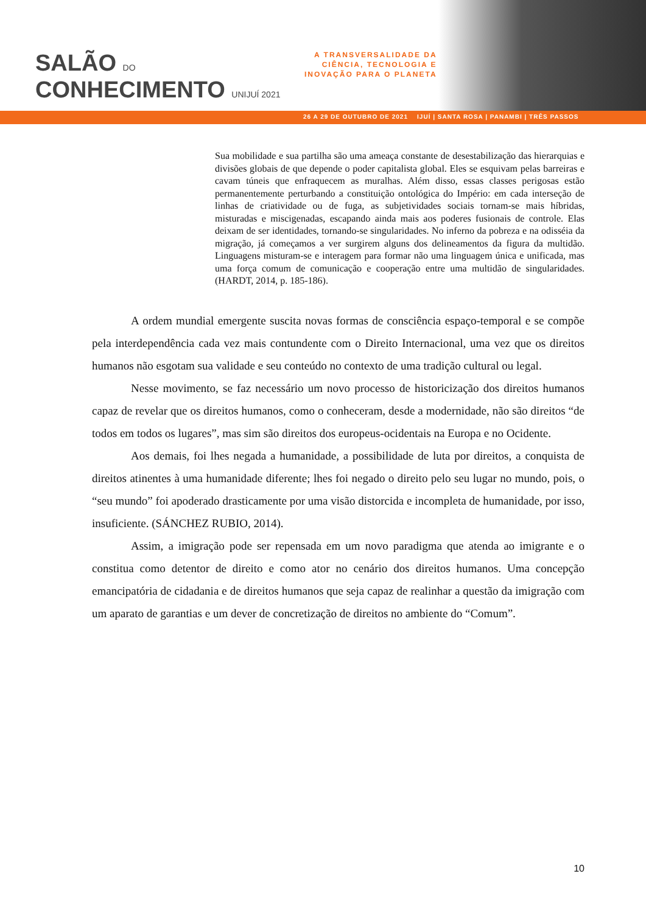SALÃO DO
CONHECIMENTO UNIJUÍ 2021
A TRANSVERSALIDADE DA
CIÊNCIA, TECNOLOGIA E
INOVAÇÃO PARA O PLANETA
26 A 29 DE OUTUBRO DE 2021 IJUÍ | SANTA ROSA | PANAMBI | TRÊS PASSOS
Sua mobilidade e sua partilha são uma ameaça constante de desestabilização das hierarquias e divisões globais de que depende o poder capitalista global. Eles se esquivam pelas barreiras e cavam túneis que enfraquecem as muralhas. Além disso, essas classes perigosas estão permanentemente perturbando a constituição ontológica do Império: em cada interseção de linhas de criatividade ou de fuga, as subjetividades sociais tornam-se mais híbridas, misturadas e miscigenadas, escapando ainda mais aos poderes fusionais de controle. Elas deixam de ser identidades, tornando-se singularidades. No inferno da pobreza e na odisséia da migração, já começamos a ver surgirem alguns dos delineamentos da figura da multidão. Linguagens misturam-se e interagem para formar não uma linguagem única e unificada, mas uma força comum de comunicação e cooperação entre uma multidão de singularidades. (HARDT, 2014, p. 185-186).
A ordem mundial emergente suscita novas formas de consciência espaço-temporal e se compõe pela interdependência cada vez mais contundente com o Direito Internacional, uma vez que os direitos humanos não esgotam sua validade e seu conteúdo no contexto de uma tradição cultural ou legal.
Nesse movimento, se faz necessário um novo processo de historicização dos direitos humanos capaz de revelar que os direitos humanos, como o conheceram, desde a modernidade, não são direitos “de todos em todos os lugares”, mas sim são direitos dos europeus-ocidentais na Europa e no Ocidente.
Aos demais, foi lhes negada a humanidade, a possibilidade de luta por direitos, a conquista de direitos atinentes à uma humanidade diferente; lhes foi negado o direito pelo seu lugar no mundo, pois, o “seu mundo” foi apoderado drasticamente por uma visão distorcida e incompleta de humanidade, por isso, insuficiente. (SÁNCHEZ RUBIO, 2014).
Assim, a imigração pode ser repensada em um novo paradigma que atenda ao imigrante e o constitua como detentor de direito e como ator no cenário dos direitos humanos. Uma concepção emancipatória de cidadania e de direitos humanos que seja capaz de realinhar a questão da imigração com um aparato de garantias e um dever de concretização de direitos no ambiente do “Comum”.
10